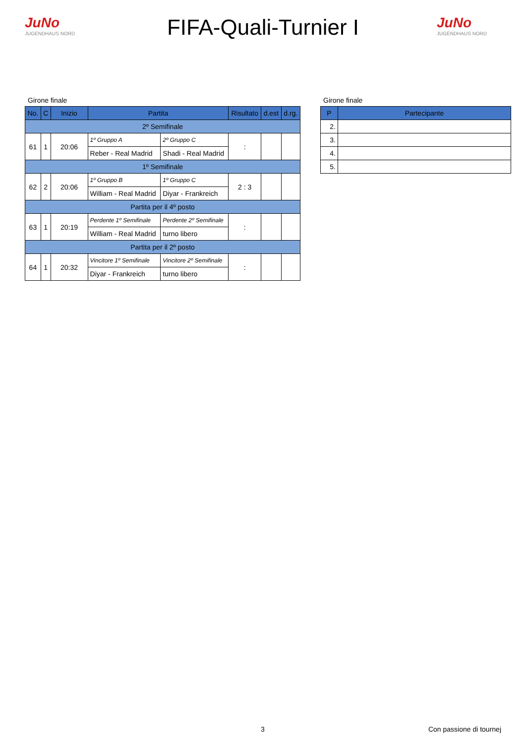JuNo
JUGENDHAUS NORD
FIFA-Quali-Turnier I
JuNo
JUGENDHAUS NORD
Girone finale
| No. | C | Inizio | Partita | | Risultato | d.est | d.rg. |
| --- | --- | --- | --- | --- | --- | --- | --- |
| 2º Semifinale | | | | | | | |
| 61 | 1 | 20:06 | 1º Gruppo A | 2º Gruppo C | : | | |
| | | | Reber - Real Madrid | Shadi - Real Madrid | | | |
| 1º Semifinale | | | | | | | |
| 62 | 2 | 20:06 | 1º Gruppo B | 1º Gruppo C | 2 : 3 | | |
| | | | William - Real Madrid | Diyar - Frankreich | | | |
| Partita per il 4º posto | | | | | | | |
| 63 | 1 | 20:19 | Perdente 1º Semifinale | Perdente 2º Semifinale | : | | |
| | | | William - Real Madrid | turno libero | | | |
| Partita per il 2º posto | | | | | | | |
| 64 | 1 | 20:32 | Vincitore 1º Semifinale | Vincitore 2º Semifinale | : | | |
| | | | Diyar - Frankreich | turno libero | | | |
Girone finale
| P | Partecipante |
| --- | --- |
| 2. | |
| 3. | |
| 4. | |
| 5. | |
3 Con passione di tournej